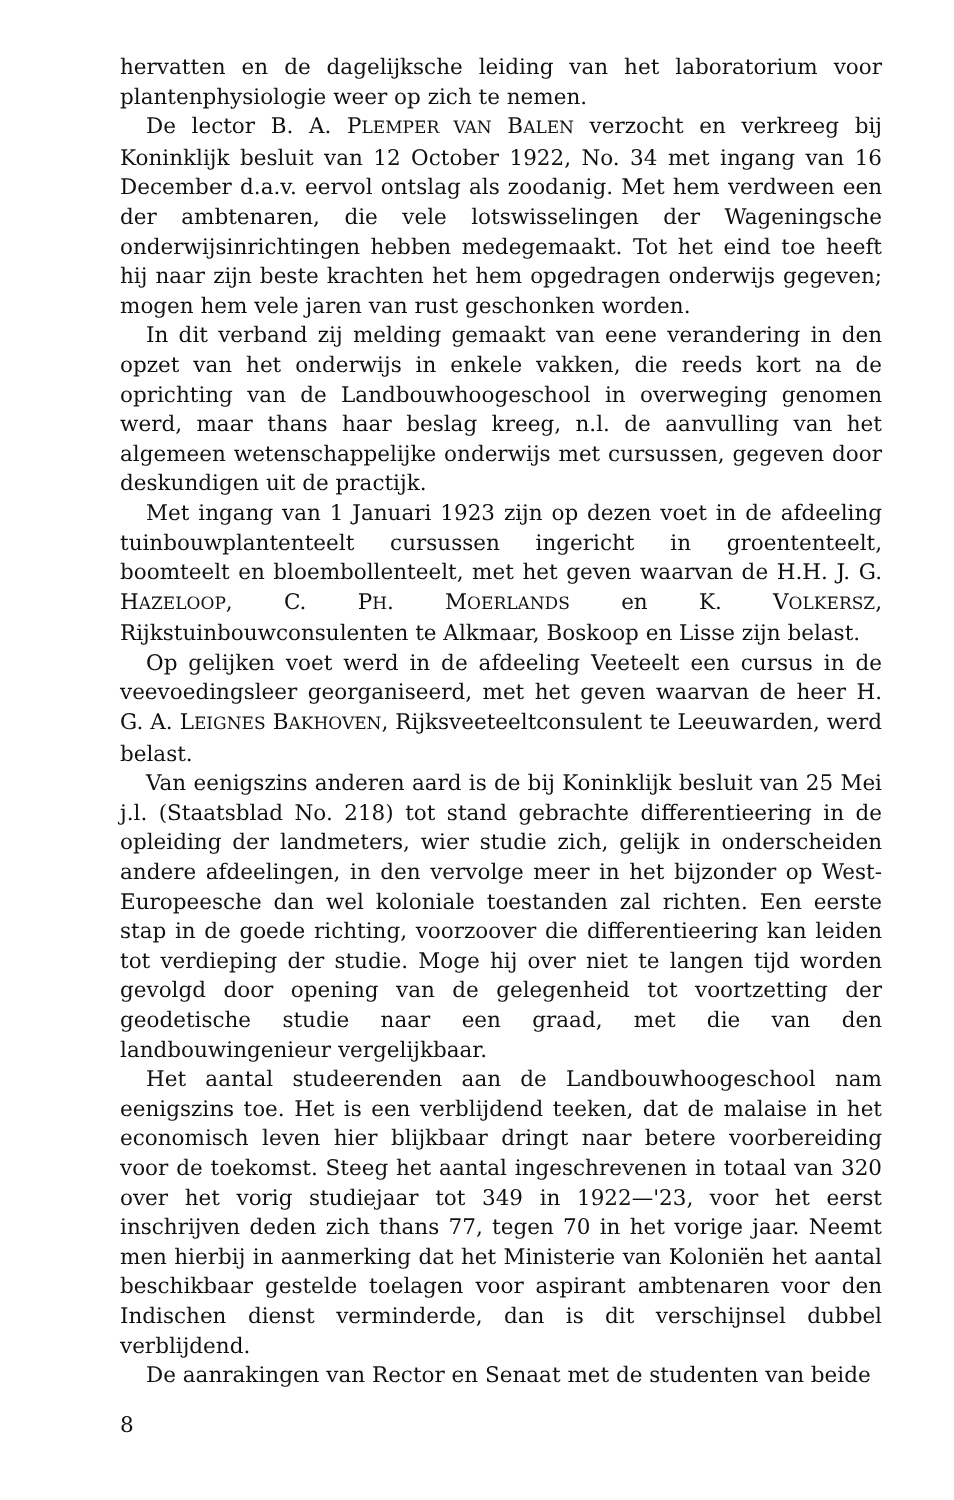hervatten en de dagelijksche leiding van het laboratorium voor plantenphysiologie weer op zich te nemen.
De lector B. A. PLEMPER VAN BALEN verzocht en verkreeg bij Koninklijk besluit van 12 October 1922, No. 34 met ingang van 16 December d.a.v. eervol ontslag als zoodanig. Met hem verdween een der ambtenaren, die vele lotswisselingen der Wageningsche onderwijsinrichtingen hebben medegemaakt. Tot het eind toe heeft hij naar zijn beste krachten het hem opgedragen onderwijs gegeven; mogen hem vele jaren van rust geschonken worden.
In dit verband zij melding gemaakt van eene verandering in den opzet van het onderwijs in enkele vakken, die reeds kort na de oprichting van de Landbouwhoogeschool in overweging genomen werd, maar thans haar beslag kreeg, n.l. de aanvulling van het algemeen wetenschappelijke onderwijs met cursussen, gegeven door deskundigen uit de practijk.
Met ingang van 1 Januari 1923 zijn op dezen voet in de afdeeling tuinbouwplantenteelt cursussen ingericht in groententeelt, boomteelt en bloembollenteelt, met het geven waarvan de H.H. J. G. HAZELOOP, C. PH. MOERLANDS en K. VOLKERSZ, Rijkstuinbouwconsulenten te Alkmaar, Boskoop en Lisse zijn belast.
Op gelijken voet werd in de afdeeling Veeteelt een cursus in de veevoedingsleer georganiseerd, met het geven waarvan de heer H. G. A. LEIGNES BAKHOVEN, Rijksveeteeltconsulent te Leeuwarden, werd belast.
Van eenigszins anderen aard is de bij Koninklijk besluit van 25 Mei j.l. (Staatsblad No. 218) tot stand gebrachte differentieering in de opleiding der landmeters, wier studie zich, gelijk in onderscheiden andere afdeelingen, in den vervolge meer in het bijzonder op West-Europeesche dan wel koloniale toestanden zal richten. Een eerste stap in de goede richting, voorzoover die differentieering kan leiden tot verdieping der studie. Moge hij over niet te langen tijd worden gevolgd door opening van de gelegenheid tot voortzetting der geodetische studie naar een graad, met die van den landbouwingenieur vergelijkbaar.
Het aantal studeerenden aan de Landbouwhoogeschool nam eenigszins toe. Het is een verblijdend teeken, dat de malaise in het economisch leven hier blijkbaar dringt naar betere voorbereiding voor de toekomst. Steeg het aantal ingeschrevenen in totaal van 320 over het vorig studiejaar tot 349 in 1922—'23, voor het eerst inschrijven deden zich thans 77, tegen 70 in het vorige jaar. Neemt men hierbij in aanmerking dat het Ministerie van Koloniën het aantal beschikbaar gestelde toelagen voor aspirant ambtenaren voor den Indischen dienst verminderde, dan is dit verschijnsel dubbel verblijdend.
De aanrakingen van Rector en Senaat met de studenten van beide
8